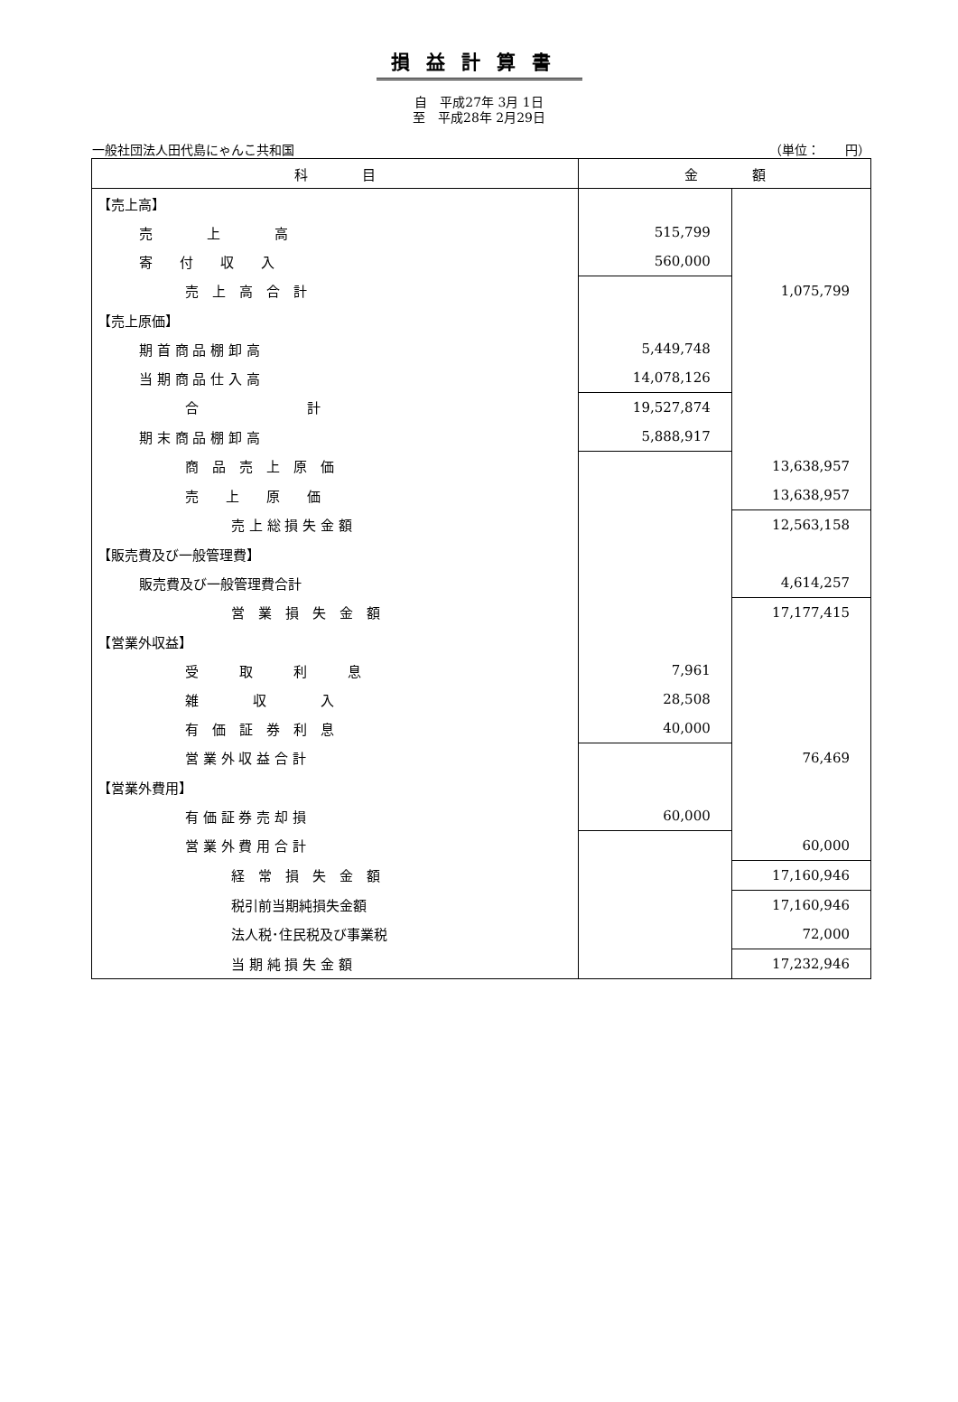損益計算書
自　平成27年 3月 1日
至　平成28年 2月29日
一般社団法人田代島にゃんこ共和国 （単位：　　円）
| 科 目 | 金 額 | |
| --- | --- | --- |
| 【売上高】 | | |
| 売 上 高 | 515,799 | |
| 寄 付 収 入 | 560,000 | |
| 売 上 高 合 計 | | 1,075,799 |
| 【売上原価】 | | |
| 期 首 商 品 棚 卸 高 | 5,449,748 | |
| 当 期 商 品 仕 入 高 | 14,078,126 | |
| 合 計 | 19,527,874 | |
| 期 末 商 品 棚 卸 高 | 5,888,917 | |
| 商 品 売 上 原 価 | | 13,638,957 |
| 売 上 原 価 | | 13,638,957 |
| 売 上 総 損 失 金 額 | | 12,563,158 |
| 【販売費及び一般管理費】 | | |
| 販売費及び一般管理費合計 | | 4,614,257 |
| 営 業 損 失 金 額 | | 17,177,415 |
| 【営業外収益】 | | |
| 受 取 利 息 | 7,961 | |
| 雑 収 入 | 28,508 | |
| 有 価 証 券 利 息 | 40,000 | |
| 営 業 外 収 益 合 計 | | 76,469 |
| 【営業外費用】 | | |
| 有 価 証 券 売 却 損 | 60,000 | |
| 営 業 外 費 用 合 計 | | 60,000 |
| 経 常 損 失 金 額 | | 17,160,946 |
| 税引前当期純損失金額 | | 17,160,946 |
| 法人税･住民税及び事業税 | | 72,000 |
| 当 期 純 損 失 金 額 | | 17,232,946 |